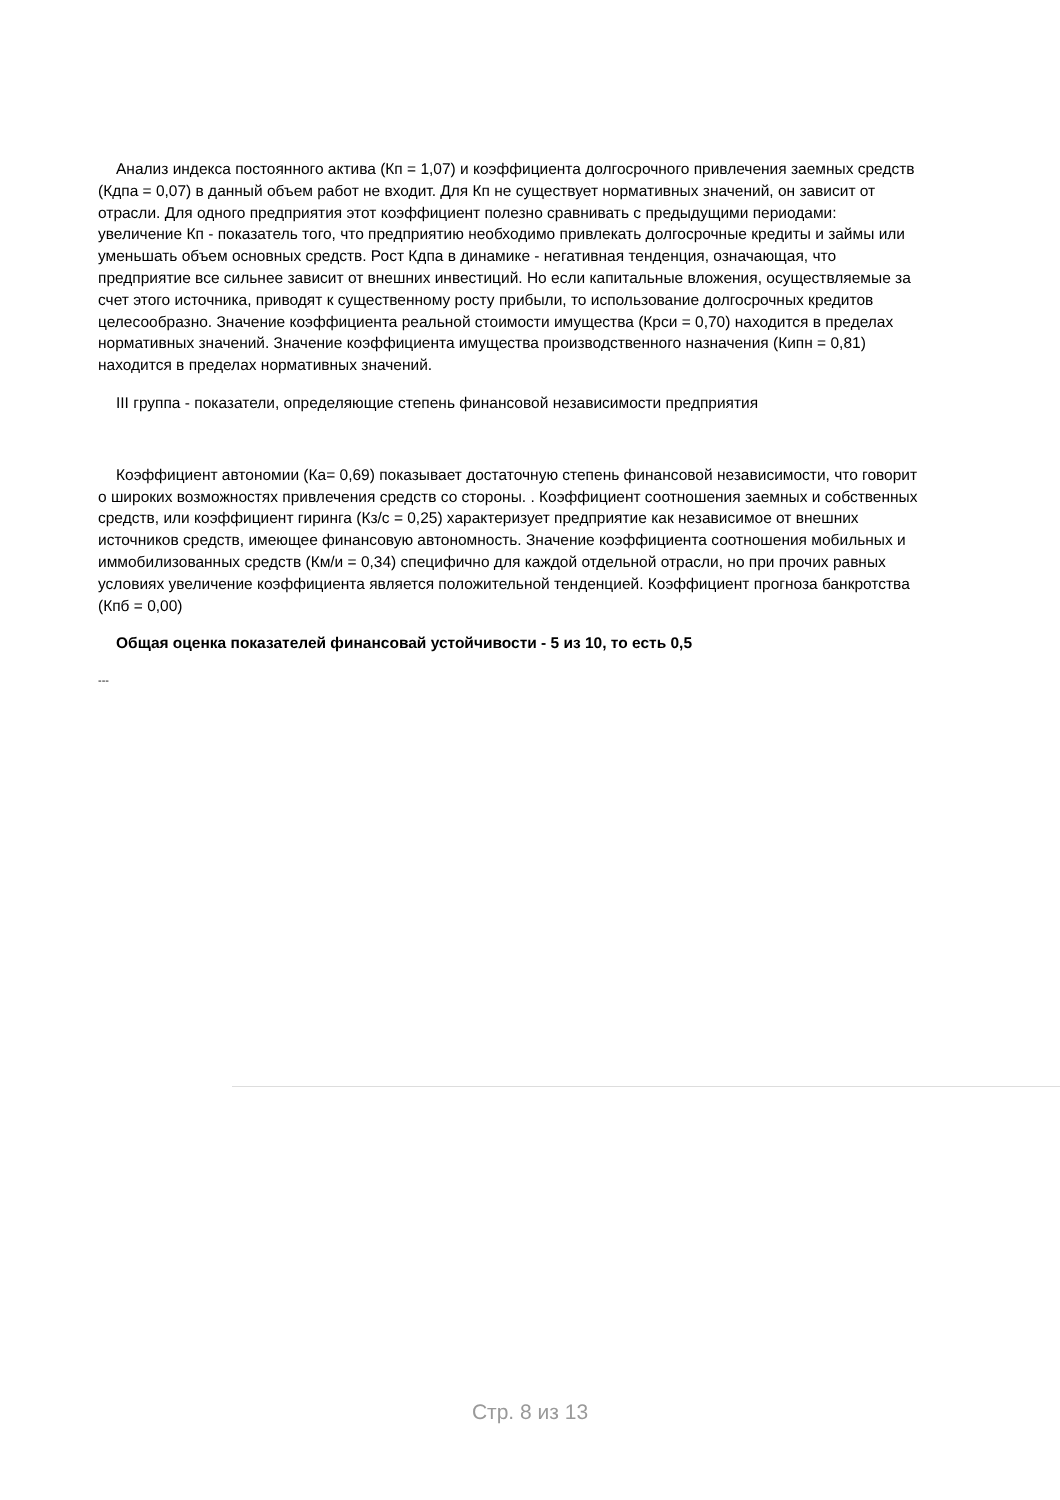Анализ индекса постоянного актива (Кп = 1,07) и коэффициента долгосрочного привлечения заемных средств (Кдпа = 0,07) в данный объем работ не входит. Для Кп не существует нормативных значений, он зависит от отрасли. Для одного предприятия этот коэффициент полезно сравнивать с предыдущими периодами: увеличение Кп - показатель того, что предприятию необходимо привлекать долгосрочные кредиты и займы или уменьшать объем основных средств. Рост Кдпа в динамике - негативная тенденция, означающая, что предприятие все сильнее зависит от внешних инвестиций. Но если капитальные вложения, осуществляемые за счет этого источника, приводят к существенному росту прибыли, то использование долгосрочных кредитов целесообразно. Значение коэффициента реальной стоимости имущества (Крси = 0,70) находится в пределах нормативных значений. Значение коэффициента имущества производственного назначения (Кипн = 0,81) находится в пределах нормативных значений.
III группа - показатели, определяющие степень финансовой независимости предприятия
Коэффициент автономии (Ка= 0,69) показывает достаточную степень финансовой независимости, что говорит о широких возможностях привлечения средств со стороны. . Коэффициент соотношения заемных и собственных средств, или коэффициент гиринга (Кз/с = 0,25) характеризует предприятие как независимое от внешних источников средств, имеющее финансовую автономность. Значение коэффициента соотношения мобильных и иммобилизованных средств (Км/и = 0,34) специфично для каждой отдельной отрасли, но при прочих равных условиях увеличение коэффициента является положительной тенденцией. Коэффициент прогноза банкротства (Кпб = 0,00)
Общая оценка показателей финансовай устойчивости - 5 из 10, то есть 0,5
---
Стр. 8 из 13